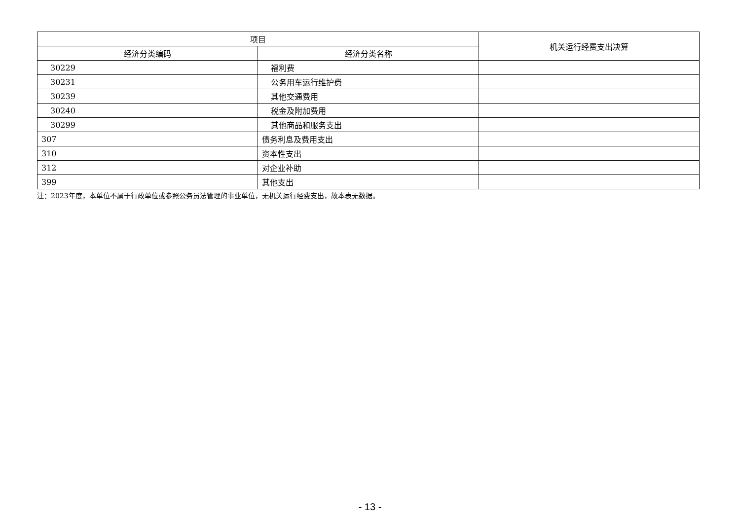| 项目 | | 机关运行经费支出决算 |
| --- | --- | --- |
| 经济分类编码 | 经济分类名称 | |
| 30229 | 福利费 | |
| 30231 | 公务用车运行维护费 | |
| 30239 | 其他交通费用 | |
| 30240 | 税金及附加费用 | |
| 30299 | 其他商品和服务支出 | |
| 307 | 债务利息及费用支出 | |
| 310 | 资本性支出 | |
| 312 | 对企业补助 | |
| 399 | 其他支出 | |
注：2023年度，本单位不属于行政单位或参照公务员法管理的事业单位，无机关运行经费支出，故本表无数据。
- 13 -